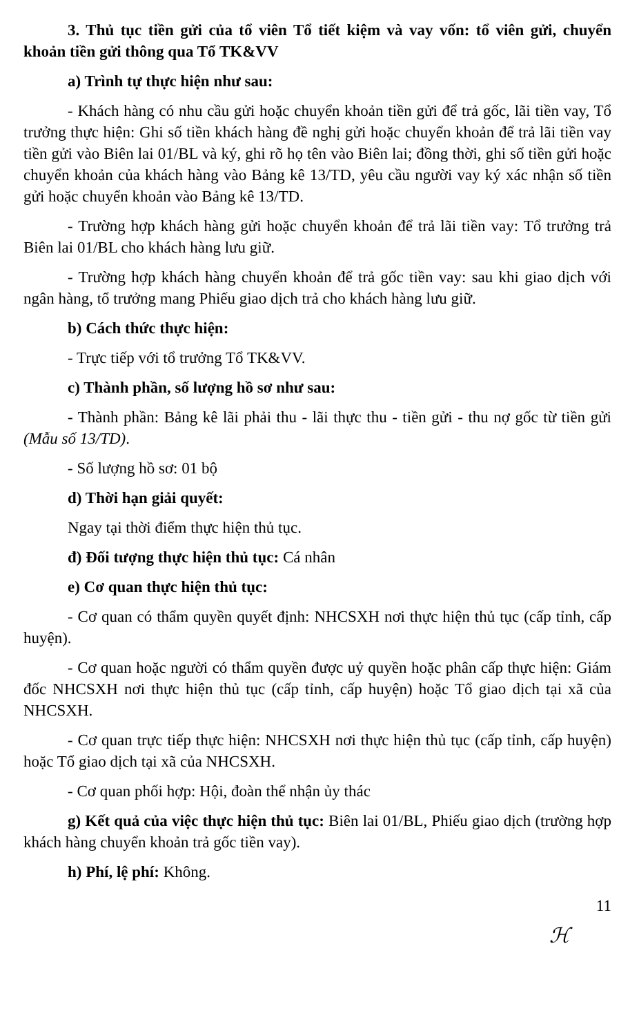3. Thủ tục tiền gửi của tổ viên Tổ tiết kiệm và vay vốn: tổ viên gửi, chuyển khoản tiền gửi thông qua Tổ TK&VV
a) Trình tự thực hiện như sau:
- Khách hàng có nhu cầu gửi hoặc chuyển khoản tiền gửi để trả gốc, lãi tiền vay, Tổ trưởng thực hiện: Ghi số tiền khách hàng đề nghị gửi hoặc chuyển khoản để trả lãi tiền vay tiền gửi vào Biên lai 01/BL và ký, ghi rõ họ tên vào Biên lai; đồng thời, ghi số tiền gửi hoặc chuyển khoản của khách hàng vào Bảng kê 13/TD, yêu cầu người vay ký xác nhận số tiền gửi hoặc chuyển khoản vào Bảng kê 13/TD.
- Trường hợp khách hàng gửi hoặc chuyển khoản để trả lãi tiền vay: Tổ trưởng trả Biên lai 01/BL cho khách hàng lưu giữ.
- Trường hợp khách hàng chuyển khoản để trả gốc tiền vay: sau khi giao dịch với ngân hàng, tổ trưởng mang Phiếu giao dịch trả cho khách hàng lưu giữ.
b) Cách thức thực hiện:
- Trực tiếp với tổ trưởng Tổ TK&VV.
c) Thành phần, số lượng hồ sơ như sau:
- Thành phần: Bảng kê lãi phải thu - lãi thực thu - tiền gửi - thu nợ gốc từ tiền gửi (Mẫu số 13/TD).
- Số lượng hồ sơ: 01 bộ
d) Thời hạn giải quyết:
Ngay tại thời điểm thực hiện thủ tục.
đ) Đối tượng thực hiện thủ tục: Cá nhân
e) Cơ quan thực hiện thủ tục:
- Cơ quan có thẩm quyền quyết định: NHCSXH nơi thực hiện thủ tục (cấp tỉnh, cấp huyện).
- Cơ quan hoặc người có thẩm quyền được uỷ quyền hoặc phân cấp thực hiện: Giám đốc NHCSXH nơi thực hiện thủ tục (cấp tỉnh, cấp huyện) hoặc Tổ giao dịch tại xã của NHCSXH.
- Cơ quan trực tiếp thực hiện: NHCSXH nơi thực hiện thủ tục (cấp tỉnh, cấp huyện) hoặc Tổ giao dịch tại xã của NHCSXH.
- Cơ quan phối hợp: Hội, đoàn thể nhận ủy thác
g) Kết quả của việc thực hiện thủ tục: Biên lai 01/BL, Phiếu giao dịch (trường hợp khách hàng chuyển khoản trả gốc tiền vay).
h) Phí, lệ phí: Không.
11
ℋ